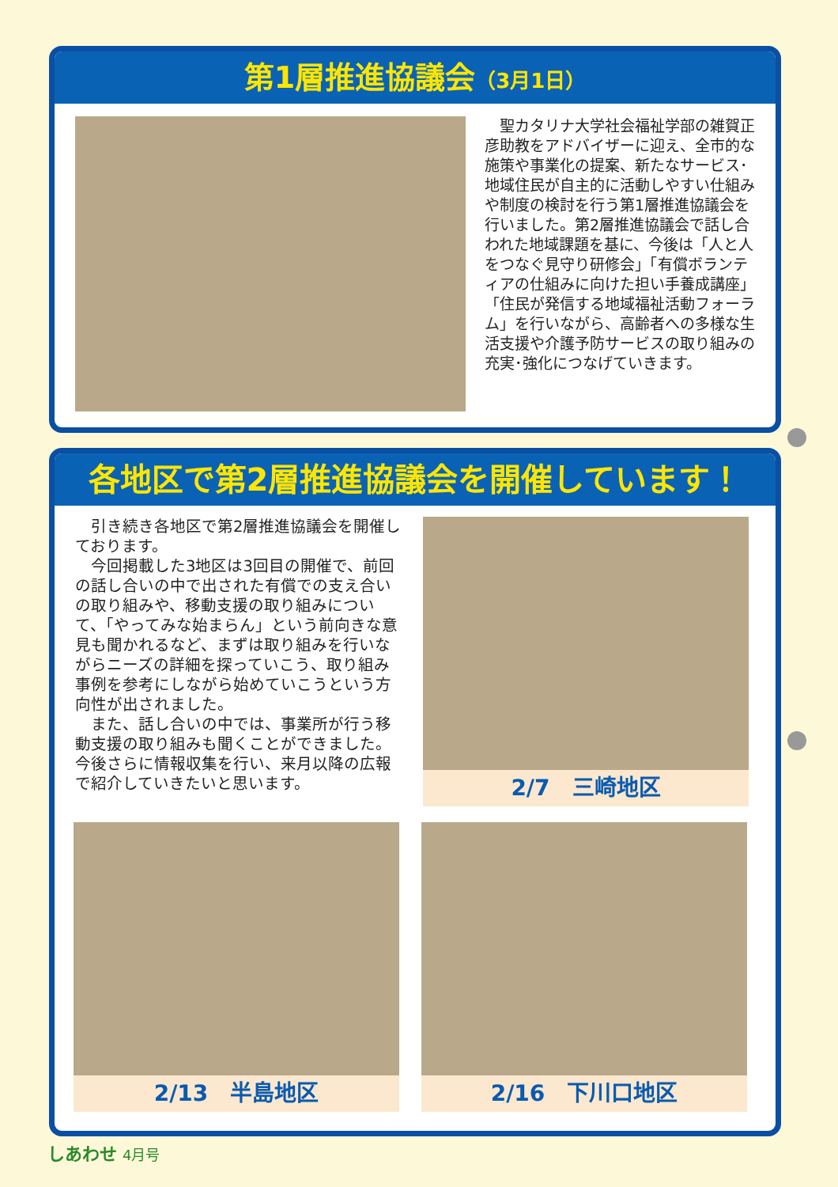第1層推進協議会（3月1日）
　聖カタリナ大学社会福祉学部の雑賀正彦助教をアドバイザーに迎え、全市的な施策や事業化の提案、新たなサービス･地域住民が自主的に活動しやすい仕組みや制度の検討を行う第1層推進協議会を行いました。第2層推進協議会で話し合われた地域課題を基に、今後は「人と人をつなぐ見守り研修会」「有償ボランティアの仕組みに向けた担い手養成講座」「住民が発信する地域福祉活動フォーラム」を行いながら、高齢者への多様な生活支援や介護予防サービスの取り組みの充実･強化につなげていきます。
各地区で第2層推進協議会を開催しています！
　引き続き各地区で第2層推進協議会を開催しております。
　今回掲載した3地区は3回目の開催で、前回の話し合いの中で出された有償での支え合いの取り組みや、移動支援の取り組みについて、「やってみな始まらん」という前向きな意見も聞かれるなど、まずは取り組みを行いながらニーズの詳細を探っていこう、取り組み事例を参考にしながら始めていこうという方向性が出されました。
　また、話し合いの中では、事業所が行う移動支援の取り組みも聞くことができました。今後さらに情報収集を行い、来月以降の広報で紹介していきたいと思います。
2/7　三崎地区
2/13　半島地区 2/16　下川口地区
しあわせ 4月号